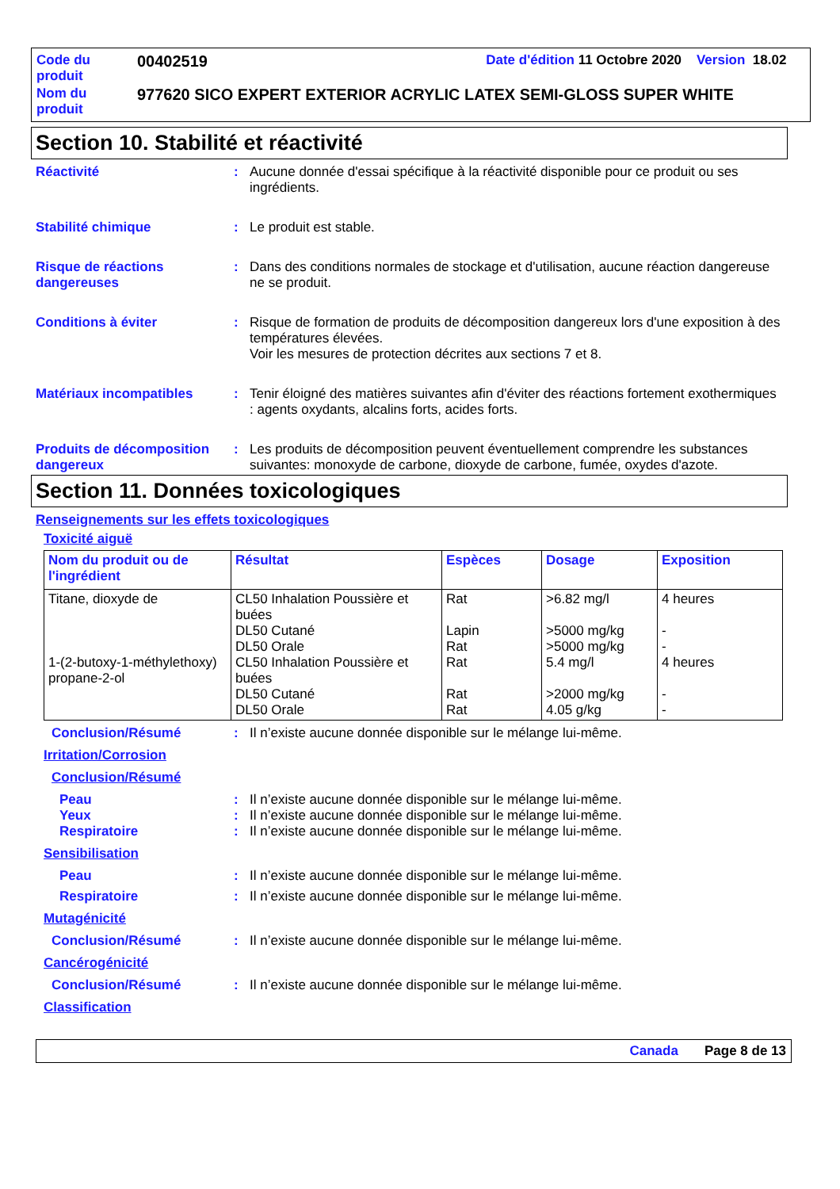| Code du produit | 00402519 | Date d'édition 11 Octobre 2020 Version 18.02 |
| Nom du produit | 977620 SICO EXPERT EXTERIOR ACRYLIC LATEX SEMI-GLOSS SUPER WHITE | |
Section 10. Stabilité et réactivité
Réactivité : Aucune donnée d'essai spécifique à la réactivité disponible pour ce produit ou ses ingrédients.
Stabilité chimique : Le produit est stable.
Risque de réactions dangereuses
: Dans des conditions normales de stockage et d'utilisation, aucune réaction dangereuse ne se produit.
Conditions à éviter : Risque de formation de produits de décomposition dangereux lors d'une exposition à des températures élevées.
Voir les mesures de protection décrites aux sections 7 et 8.
Matériaux incompatibles : Tenir éloigné des matières suivantes afin d'éviter des réactions fortement exothermiques : agents oxydants, alcalins forts, acides forts.
Produits de décomposition dangereux
: Les produits de décomposition peuvent éventuellement comprendre les substances suivantes: monoxyde de carbone, dioxyde de carbone, fumée, oxydes d'azote.
Section 11. Données toxicologiques
Renseignements sur les effets toxicologiques
Toxicité aiguë
| Nom du produit ou de l'ingrédient | Résultat | Espèces | Dosage | Exposition |
| --- | --- | --- | --- | --- |
| Titane, dioxyde de 1-(2-butoxy-1-méthylethoxy) propane-2-ol | CL50 Inhalation Poussière et buées DL50 Cutané DL50 Orale CL50 Inhalation Poussière et buées DL50 Cutané DL50 Orale | Rat Lapin Rat Rat Rat Rat | >6.82 mg/l >5000 mg/kg >5000 mg/kg 5.4 mg/l >2000 mg/kg 4.05 g/kg | 4 heures - - 4 heures - - |
Conclusion/Résumé : Il n’existe aucune donnée disponible sur le mélange lui-même.
Irritation/Corrosion
Conclusion/Résumé
Peau : Il n’existe aucune donnée disponible sur le mélange lui-même.
Yeux : Il n’existe aucune donnée disponible sur le mélange lui-même.
Respiratoire : Il n’existe aucune donnée disponible sur le mélange lui-même.
Sensibilisation
Peau : Il n’existe aucune donnée disponible sur le mélange lui-même.
Respiratoire : Il n’existe aucune donnée disponible sur le mélange lui-même.
Mutagénicité
Conclusion/Résumé : Il n’existe aucune donnée disponible sur le mélange lui-même.
Cancérogénicité
Conclusion/Résumé : Il n’existe aucune donnée disponible sur le mélange lui-même.
Classification
Canada Page 8 de 13